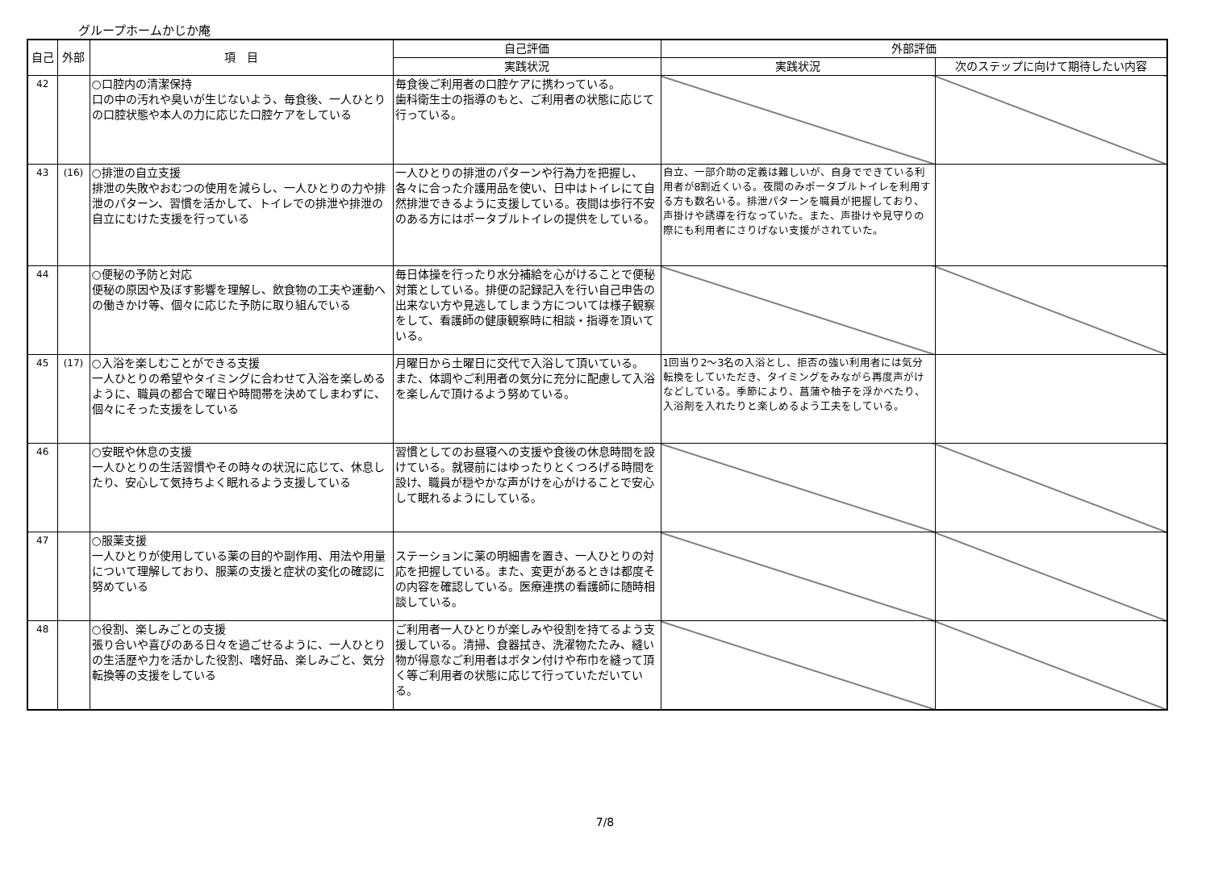グループホームかじか庵
| 自己 | 外部 | 項 目 | 自己評価 | 外部評価 | |
| --- | --- | --- | --- | --- | --- |
| | | | 実践状況 | 実践状況 | 次のステップに向けて期待したい内容 |
| 42 | | ○口腔内の清潔保持 口の中の汚れや臭いが生じないよう、毎食後、一人ひとりの口腔状態や本人の力に応じた口腔ケアをしている | 毎食後ご利用者の口腔ケアに携わっている。 歯科衛生士の指導のもと、ご利用者の状態に応じて行っている。 | | |
| 43 | (16) | ○排泄の自立支援 排泄の失敗やおむつの使用を減らし、一人ひとりの力や排泄のパターン、習慣を活かして、トイレでの排泄や排泄の自立にむけた支援を行っている | 一人ひとりの排泄のパターンや行為力を把握し、各々に合った介護用品を使い、日中はトイレにて自然排泄できるように支援している。夜間は歩行不安のある方にはポータブルトイレの提供をしている。 | 自立、一部介助の定義は難しいが、自身でできている利用者が8割近くいる。夜間のみポータブルトイレを利用する方も数名いる。排泄パターンを職員が把握しており、声掛けや誘導を行なっていた。また、声掛けや見守りの際にも利用者にさりげない支援がされていた。 | |
| 44 | | ○便秘の予防と対応 便秘の原因や及ぼす影響を理解し、飲食物の工夫や運動への働きかけ等、個々に応じた予防に取り組んでいる | 毎日体操を行ったり水分補給を心がけることで便秘対策としている。排便の記録記入を行い自己申告の出来ない方や見逃してしまう方については様子観察をして、看護師の健康観察時に相談・指導を頂いている。 | | |
| 45 | (17) | ○入浴を楽しむことができる支援 一人ひとりの希望やタイミングに合わせて入浴を楽しめるように、職員の都合で曜日や時間帯を決めてしまわずに、個々にそった支援をしている | 月曜日から土曜日に交代で入浴して頂いている。 また、体調やご利用者の気分に充分に配慮して入浴を楽しんで頂けるよう努めている。 | 1回当り2～3名の入浴とし、拒否の強い利用者には気分転換をしていただき、タイミングをみながら再度声がけなどしている。季節により、菖蒲や柚子を浮かべたり、入浴剤を入れたりと楽しめるよう工夫をしている。 | |
| 46 | | ○安眠や休息の支援 一人ひとりの生活習慣やその時々の状況に応じて、休息したり、安心して気持ちよく眠れるよう支援している | 習慣としてのお昼寝への支援や食後の休息時間を設けている。就寝前にはゆったりとくつろげる時間を設け、職員が穏やかな声がけを心がけることで安心して眠れるようにしている。 | | |
| 47 | | ○服薬支援 一人ひとりが使用している薬の目的や副作用、用法や用量について理解しており、服薬の支援と症状の変化の確認に努めている | ステーションに薬の明細書を置き、一人ひとりの対応を把握している。また、変更があるときは都度その内容を確認している。医療連携の看護師に随時相談している。 | | |
| 48 | | ○役割、楽しみごとの支援 張り合いや喜びのある日々を過ごせるように、一人ひとりの生活歴や力を活かした役割、嗜好品、楽しみごと、気分転換等の支援をしている | ご利用者一人ひとりが楽しみや役割を持てるよう支援している。清掃、食器拭き、洗濯物たたみ、縫い物が得意なご利用者はボタン付けや布巾を縫って頂く等ご利用者の状態に応じて行っていただいている。 | | |
7/8